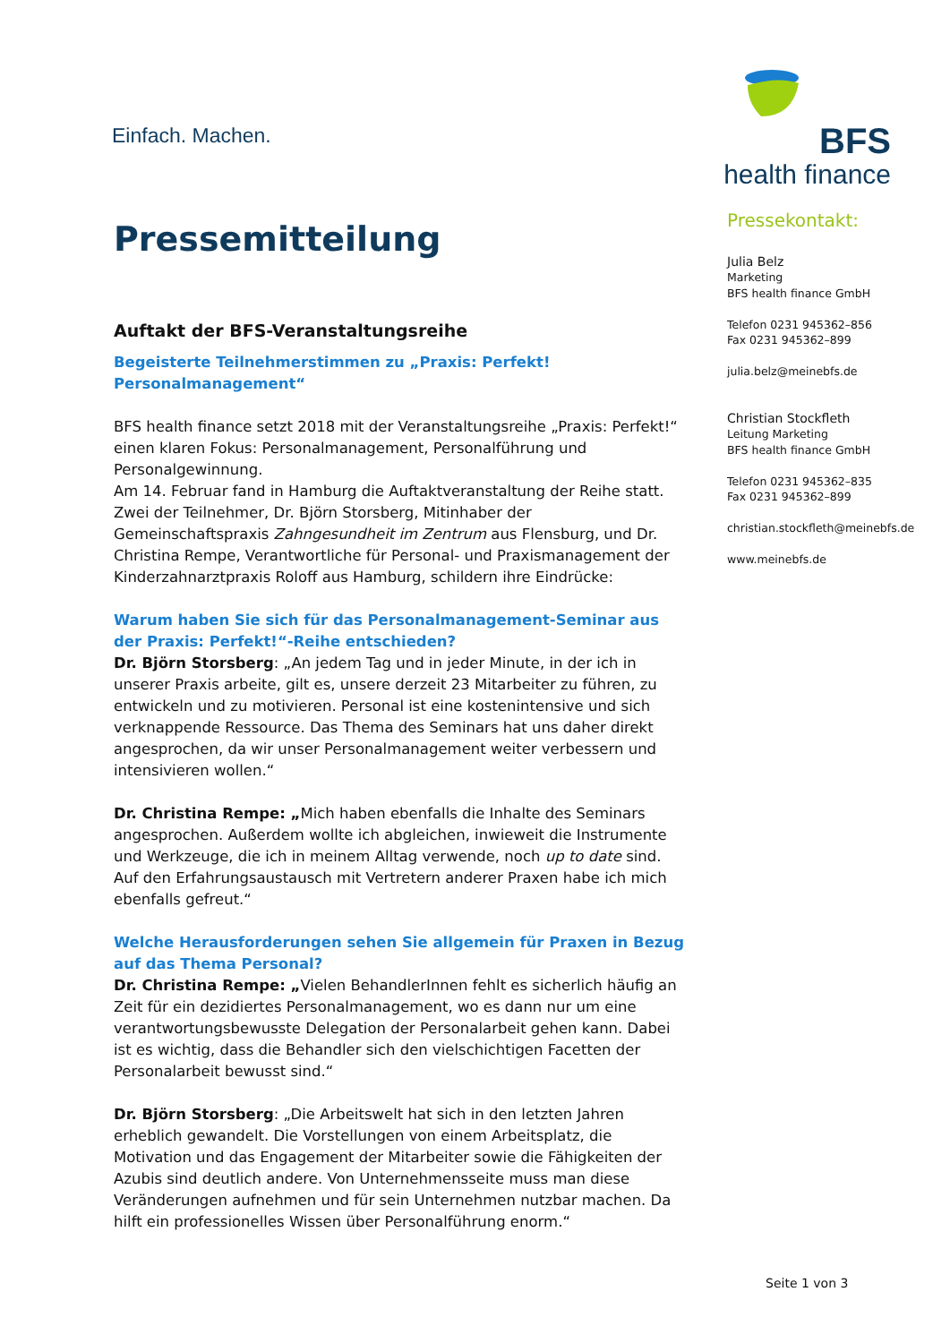Einfach. Machen.
BFS
health finance
Pressemitteilung
Auftakt der BFS-Veranstaltungsreihe
Begeisterte Teilnehmerstimmen zu „Praxis: Perfekt! Personalmanagement“
BFS health finance setzt 2018 mit der Veranstaltungsreihe „Praxis: Perfekt!“ einen klaren Fokus: Personalmanagement, Personalführung und Personalgewinnung.
Am 14. Februar fand in Hamburg die Auftaktveranstaltung der Reihe statt. Zwei der Teilnehmer, Dr. Björn Storsberg, Mitinhaber der Gemeinschaftspraxis Zahngesundheit im Zentrum aus Flensburg, und Dr. Christina Rempe, Verantwortliche für Personal- und Praxismanagement der Kinderzahnarztpraxis Roloff aus Hamburg, schildern ihre Eindrücke:
Warum haben Sie sich für das Personalmanagement-Seminar aus der Praxis: Perfekt!“-Reihe entschieden?
Dr. Björn Storsberg: „An jedem Tag und in jeder Minute, in der ich in unserer Praxis arbeite, gilt es, unsere derzeit 23 Mitarbeiter zu führen, zu entwickeln und zu motivieren. Personal ist eine kostenintensive und sich verknappende Ressource. Das Thema des Seminars hat uns daher direkt angesprochen, da wir unser Personalmanagement weiter verbessern und intensivieren wollen.“
Dr. Christina Rempe: „Mich haben ebenfalls die Inhalte des Seminars angesprochen. Außerdem wollte ich abgleichen, inwieweit die Instrumente und Werkzeuge, die ich in meinem Alltag verwende, noch up to date sind. Auf den Erfahrungsaustausch mit Vertretern anderer Praxen habe ich mich ebenfalls gefreut.“
Welche Herausforderungen sehen Sie allgemein für Praxen in Bezug auf das Thema Personal?
Dr. Christina Rempe: „Vielen BehandlerInnen fehlt es sicherlich häufig an Zeit für ein dezidiertes Personalmanagement, wo es dann nur um eine verantwortungsbewusste Delegation der Personalarbeit gehen kann. Dabei ist es wichtig, dass die Behandler sich den vielschichtigen Facetten der Personalarbeit bewusst sind.“
Dr. Björn Storsberg: „Die Arbeitswelt hat sich in den letzten Jahren erheblich gewandelt. Die Vorstellungen von einem Arbeitsplatz, die Motivation und das Engagement der Mitarbeiter sowie die Fähigkeiten der Azubis sind deutlich andere. Von Unternehmensseite muss man diese Veränderungen aufnehmen und für sein Unternehmen nutzbar machen. Da hilft ein professionelles Wissen über Personalführung enorm.“
Pressekontakt:
Julia Belz
Marketing
BFS health finance GmbH
Telefon 0231 945362–856
Fax 0231 945362–899
julia.belz@meinebfs.de
Christian Stockfleth
Leitung Marketing
BFS health finance GmbH
Telefon 0231 945362–835
Fax 0231 945362–899
christian.stockfleth@meinebfs.de
www.meinebfs.de
Seite 1 von 3